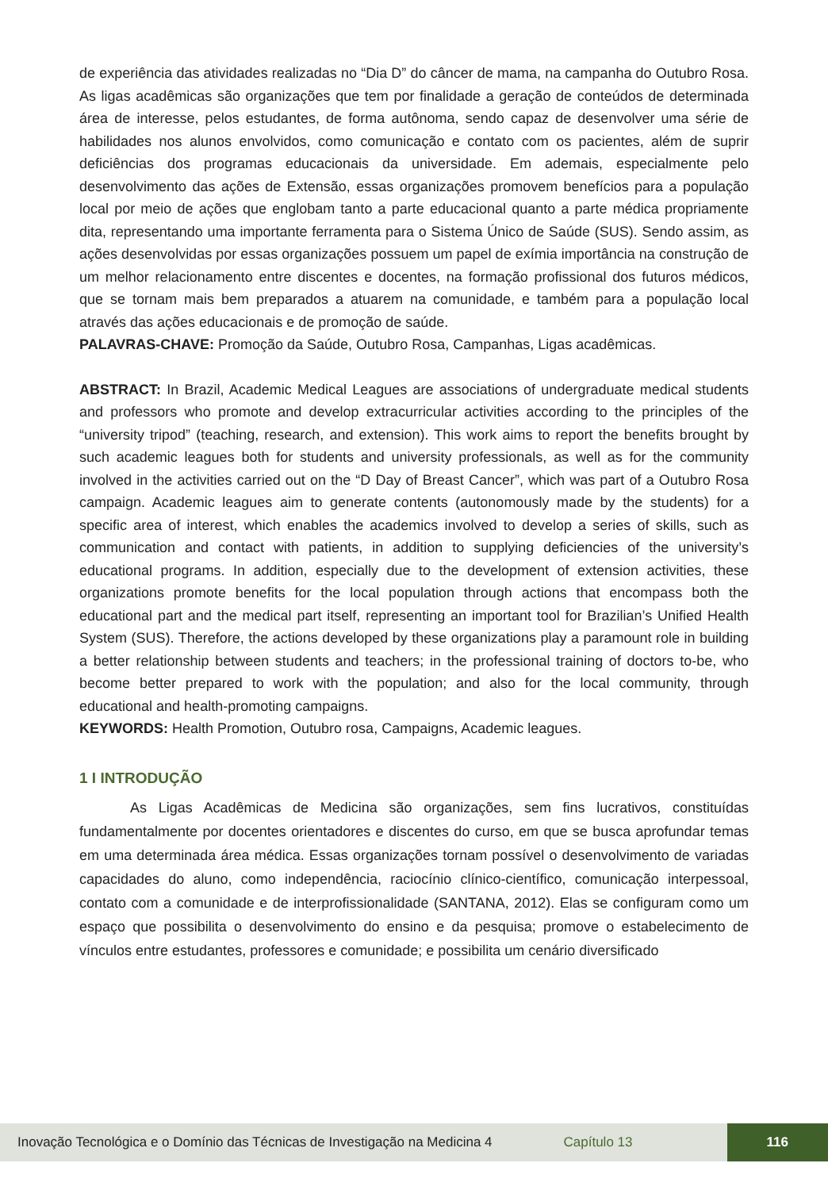de experiência das atividades realizadas no “Dia D” do câncer de mama, na campanha do Outubro Rosa. As ligas acadêmicas são organizações que tem por finalidade a geração de conteúdos de determinada área de interesse, pelos estudantes, de forma autônoma, sendo capaz de desenvolver uma série de habilidades nos alunos envolvidos, como comunicação e contato com os pacientes, além de suprir deficiências dos programas educacionais da universidade. Em ademais, especialmente pelo desenvolvimento das ações de Extensão, essas organizações promovem benefícios para a população local por meio de ações que englobam tanto a parte educacional quanto a parte médica propriamente dita, representando uma importante ferramenta para o Sistema Único de Saúde (SUS). Sendo assim, as ações desenvolvidas por essas organizações possuem um papel de exímia importância na construção de um melhor relacionamento entre discentes e docentes, na formação profissional dos futuros médicos, que se tornam mais bem preparados a atuarem na comunidade, e também para a população local através das ações educacionais e de promoção de saúde.
PALAVRAS-CHAVE: Promoção da Saúde, Outubro Rosa, Campanhas, Ligas acadêmicas.
ABSTRACT: In Brazil, Academic Medical Leagues are associations of undergraduate medical students and professors who promote and develop extracurricular activities according to the principles of the “university tripod” (teaching, research, and extension). This work aims to report the benefits brought by such academic leagues both for students and university professionals, as well as for the community involved in the activities carried out on the “D Day of Breast Cancer”, which was part of a Outubro Rosa campaign. Academic leagues aim to generate contents (autonomously made by the students) for a specific area of interest, which enables the academics involved to develop a series of skills, such as communication and contact with patients, in addition to supplying deficiencies of the university’s educational programs. In addition, especially due to the development of extension activities, these organizations promote benefits for the local population through actions that encompass both the educational part and the medical part itself, representing an important tool for Brazilian’s Unified Health System (SUS). Therefore, the actions developed by these organizations play a paramount role in building a better relationship between students and teachers; in the professional training of doctors to-be, who become better prepared to work with the population; and also for the local community, through educational and health-promoting campaigns.
KEYWORDS: Health Promotion, Outubro rosa, Campaigns, Academic leagues.
1 I INTRODUÇÃO
As Ligas Acadêmicas de Medicina são organizações, sem fins lucrativos, constituídas fundamentalmente por docentes orientadores e discentes do curso, em que se busca aprofundar temas em uma determinada área médica. Essas organizações tornam possível o desenvolvimento de variadas capacidades do aluno, como independência, raciocínio clínico-científico, comunicação interpessoal, contato com a comunidade e de interprofissionalidade (SANTANA, 2012). Elas se configuram como um espaço que possibilita o desenvolvimento do ensino e da pesquisa; promove o estabelecimento de vínculos entre estudantes, professores e comunidade; e possibilita um cenário diversificado
Inovação Tecnológica e o Domínio das Técnicas de Investigação na Medicina 4 Capítulo 13 116